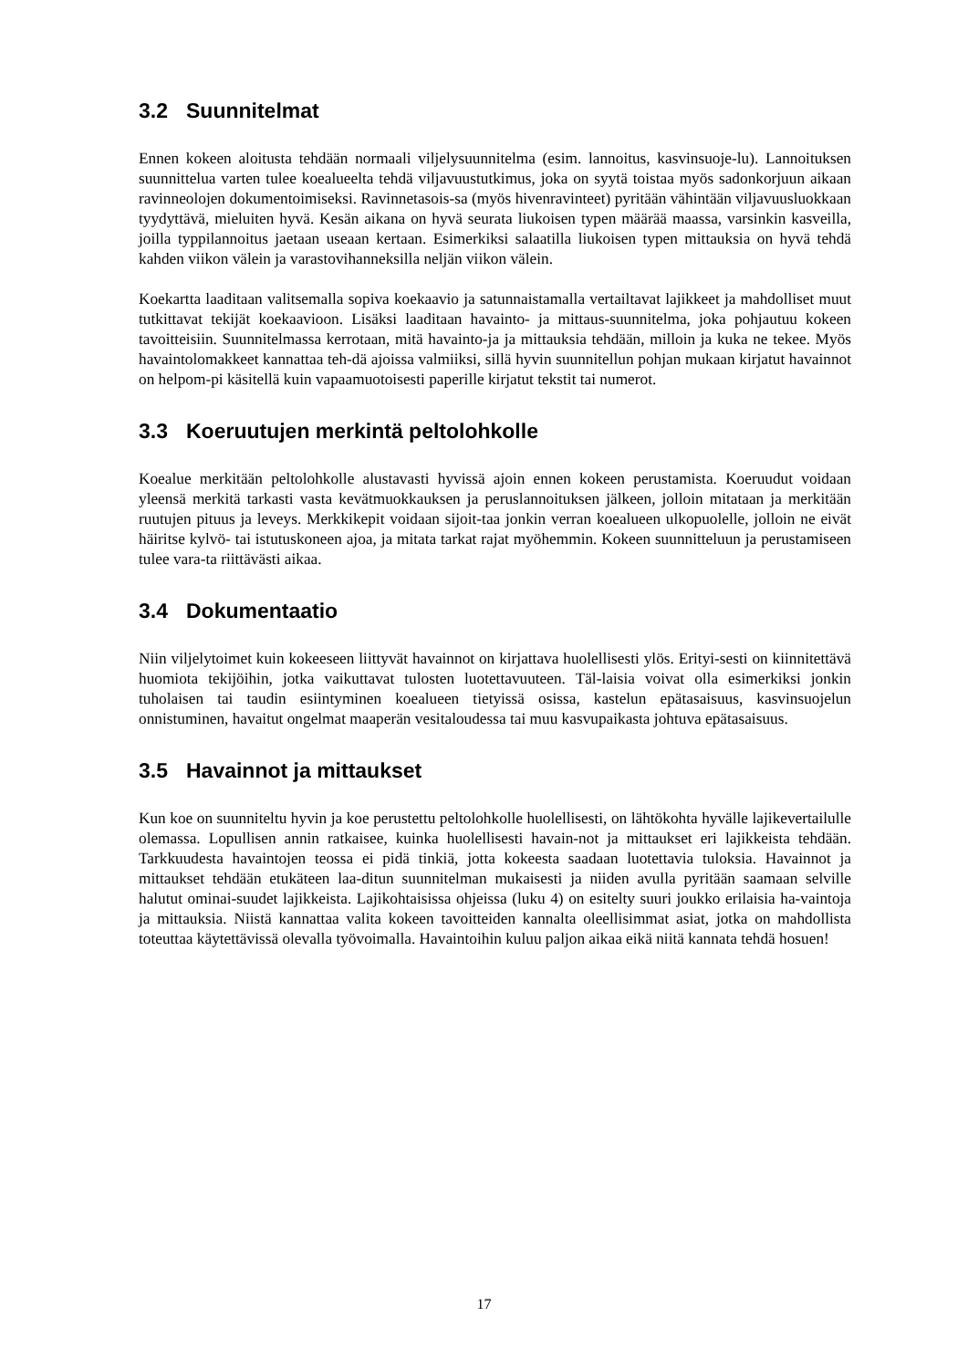3.2 Suunnitelmat
Ennen kokeen aloitusta tehdään normaali viljelysuunnitelma (esim. lannoitus, kasvinsuoje-lu). Lannoituksen suunnittelua varten tulee koealueelta tehdä viljavuustutkimus, joka on syytä toistaa myös sadonkorjuun aikaan ravinneolojen dokumentoimiseksi. Ravinnetasois-sa (myös hivenravinteet) pyritään vähintään viljavuusluokkaan tyydyttävä, mieluiten hyvä. Kesän aikana on hyvä seurata liukoisen typen määrää maassa, varsinkin kasveilla, joilla typpilannoitus jaetaan useaan kertaan. Esimerkiksi salaatilla liukoisen typen mittauksia on hyvä tehdä kahden viikon välein ja varastovihanneksilla neljän viikon välein.
Koekartta laaditaan valitsemalla sopiva koekaavio ja satunnaistamalla vertailtavat lajikkeet ja mahdolliset muut tutkittavat tekijät koekaavioon. Lisäksi laaditaan havainto- ja mittaus-suunnitelma, joka pohjautuu kokeen tavoitteisiin. Suunnitelmassa kerrotaan, mitä havainto-ja ja mittauksia tehdään, milloin ja kuka ne tekee. Myös havaintolomakkeet kannattaa teh-dä ajoissa valmiiksi, sillä hyvin suunnitellun pohjan mukaan kirjatut havainnot on helpom-pi käsitellä kuin vapaamuotoisesti paperille kirjatut tekstit tai numerot.
3.3 Koeruutujen merkintä peltolohkolle
Koealue merkitään peltolohkolle alustavasti hyvissä ajoin ennen kokeen perustamista. Koeruudut voidaan yleensä merkitä tarkasti vasta kevätmuokkauksen ja peruslannoituksen jälkeen, jolloin mitataan ja merkitään ruutujen pituus ja leveys. Merkkikepit voidaan sijoit-taa jonkin verran koealueen ulkopuolelle, jolloin ne eivät häiritse kylvö- tai istutuskoneen ajoa, ja mitata tarkat rajat myöhemmin. Kokeen suunnitteluun ja perustamiseen tulee vara-ta riittävästi aikaa.
3.4 Dokumentaatio
Niin viljelytoimet kuin kokeeseen liittyvät havainnot on kirjattava huolellisesti ylös. Erityi-sesti on kiinnitettävä huomiota tekijöihin, jotka vaikuttavat tulosten luotettavuuteen. Täl-laisia voivat olla esimerkiksi jonkin tuholaisen tai taudin esiintyminen koealueen tietyissä osissa, kastelun epätasaisuus, kasvinsuojelun onnistuminen, havaitut ongelmat maaperän vesitaloudessa tai muu kasvupaikasta johtuva epätasaisuus.
3.5 Havainnot ja mittaukset
Kun koe on suunniteltu hyvin ja koe perustettu peltolohkolle huolellisesti, on lähtökohta hyvälle lajikevertailulle olemassa. Lopullisen annin ratkaisee, kuinka huolellisesti havain-not ja mittaukset eri lajikkeista tehdään. Tarkkuudesta havaintojen teossa ei pidä tinkiä, jotta kokeesta saadaan luotettavia tuloksia. Havainnot ja mittaukset tehdään etukäteen laa-ditun suunnitelman mukaisesti ja niiden avulla pyritään saamaan selville halutut ominai-suudet lajikkeista. Lajikohtaisissa ohjeissa (luku 4) on esitelty suuri joukko erilaisia ha-vaintoja ja mittauksia. Niistä kannattaa valita kokeen tavoitteiden kannalta oleellisimmat asiat, jotka on mahdollista toteuttaa käytettävissä olevalla työvoimalla. Havaintoihin kuluu paljon aikaa eikä niitä kannata tehdä hosuen!
17